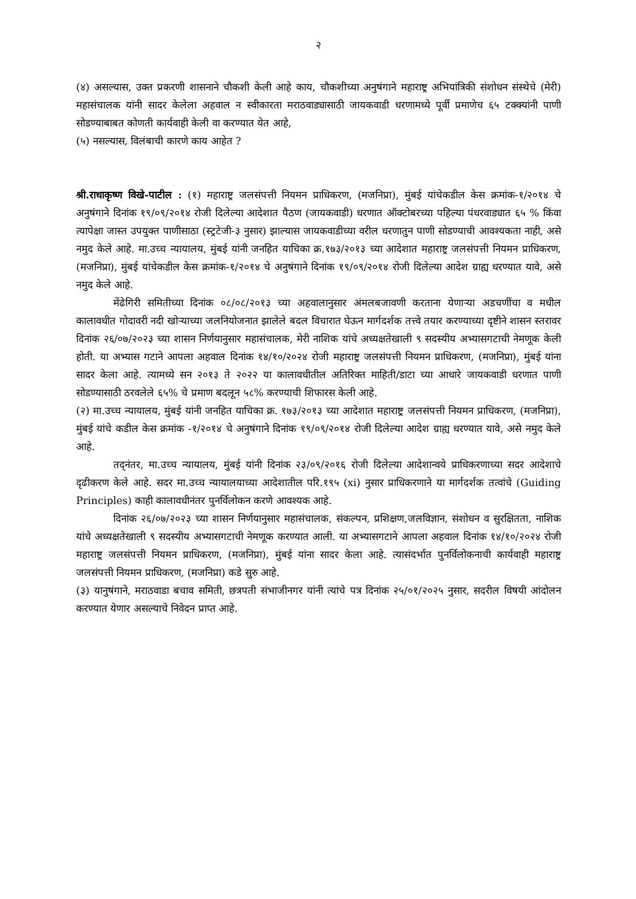२
(४) असल्यास, उक्त प्रकरणी शासनाने चौकशी केली आहे काय, चौकशीच्या अनुषंगाने महाराष्ट्र अभियांत्रिकी संशोधन संस्थेचे (मेरी) महासंचालक यांनी सादर केलेला अहवाल न स्वीकारता मराठवाड्यासाठी जायकवाडी धरणामध्ये पूर्वी प्रमाणेच ६५ टक्क्यांनी पाणी सोडण्याबाबत कोणती कार्यवाही केली वा करण्यात येत आहे,
(५) नसल्यास, विलंबाची कारणे काय आहेत ?
श्री.राधाकृष्ण विखे-पाटील : (१) महाराष्ट्र जलसंपत्ती नियमन प्राधिकरण, (मजनिप्रा), मुंबई यांचेकडील केस क्रमांक-१/२०१४ चे अनुषंगाने दिनांक १९/०९/२०१४ रोजी दिलेल्या आदेशात पैठण (जायकवाडी) धरणात ऑक्टोबरच्या पहिल्या पंधरवाड्यात ६५ % किंवा त्यापेक्षा जास्त उपयुक्त पाणीसाठा (स्ट्रटेजी-३ नुसार) झाल्यास जायकवाडीच्या वरील धरणातुन पाणी सोडण्याची आवश्यकता नाही, असे नमुद केले आहे. मा.उच्च न्यायालय, मुंबई यांनी जनहित याचिका क्र.१७३/२०१३ च्या आदेशात महाराष्ट्र जलसंपत्ती नियमन प्राधिकरण, (मजनिप्रा), मुंबई यांचेकडील केस क्रमांक-१/२०१४ चे अनुषंगाने दिनांक १९/०९/२०१४ रोजी दिलेल्या आदेश ग्राह्य धरण्यात यावे, असे नमुद केले आहे.
मेंढेगिरी समितीच्या दिनांक ०८/०८/२०१३ च्या अहवालानुसार अंमलबजावणी करताना येणाऱ्या अडचणींचा व मधील कालावधीत गोदावरी नदी खोऱ्याच्या जलनियोजनात झालेले बदल विचारात घेऊन मार्गदर्शक तत्त्वे तयार करण्याच्या दृष्टीने शासन स्तरावर दिनांक २६/०७/२०२३ च्या शासन निर्णयानुसार महासंचालक, मेरी नाशिक यांचे अध्यक्षतेखाली ९ सदस्यीय अभ्यासगटाची नेमणूक केली होती. या अभ्यास गटाने आपला अहवाल दिनांक १४/१०/२०२४ रोजी महाराष्ट्र जलसंपत्ती नियमन प्राधिकरण, (मजनिप्रा), मुंबई यांना सादर केला आहे. त्यामध्ये सन २०१३ ते २०२२ या कालावधीतील अतिरिक्त माहिती/डाटा च्या आधारे जायकवाडी धरणात पाणी सोडण्यासाठी ठरवलेले ६५% चे प्रमाण बदलून ५८% करण्याची शिफारस केली आहे.
(२) मा.उच्च न्यायालय, मुंबई यांनी जनहित याचिका क्र. १७३/२०१३ च्या आदेशात महाराष्ट्र जलसंपत्ती नियमन प्राधिकरण, (मजनिप्रा), मुंबई यांचे कडील केस क्रमांक -१/२०१४ चे अनुषंगाने दिनांक १९/०९/२०१४ रोजी दिलेल्या आदेश ग्राह्य धरण्यात यावे, असे नमुद केले आहे.
तद्नंतर, मा.उच्च न्यायालय, मुंबई यांनी दिनांक २३/०९/२०१६ रोजी दिलेल्या आदेशान्वये प्राधिकरणाच्या सदर आदेशाचे दृढीकरण केले आहे. सदर मा.उच्च न्यायालयाच्या आदेशातील परि.१९५ (xi) नुसार प्राधिकरणाने या मार्गदर्शक तत्वांचे (Guiding Principles) काही कालावधीनंतर पुनर्विलोकन करणे आवश्यक आहे.
दिनांक २६/०७/२०२३ च्या शासन निर्णयानुसार महासंचालक, संकल्पन, प्रशिक्षण,जलविज्ञान, संशोधन व सुरक्षितता, नाशिक यांचे अध्यक्षतेखाली ९ सदस्यीय अभ्यासगटाची नेमणूक करण्यात आली. या अभ्यासगटाने आपला अहवाल दिनांक १४/१०/२०२४ रोजी महाराष्ट्र जलसंपत्ती नियमन प्राधिकरण, (मजनिप्रा), मुंबई यांना सादर केला आहे. त्यासंदर्भात पुनर्विलोकनाची कार्यवाही महाराष्ट्र जलसंपत्ती नियमन प्राधिकरण, (मजनिप्रा) कडे सुरु आहे.
(३) यानुषंगाने, मराठवाडा बचाव समिती, छत्रपती संभाजीनगर यांनी त्यांचे पत्र दिनांक २५/०१/२०२५ नुसार, सदरील विषयी आंदोलन करण्यात येणार असल्याचे निवेदन प्राप्त आहे.